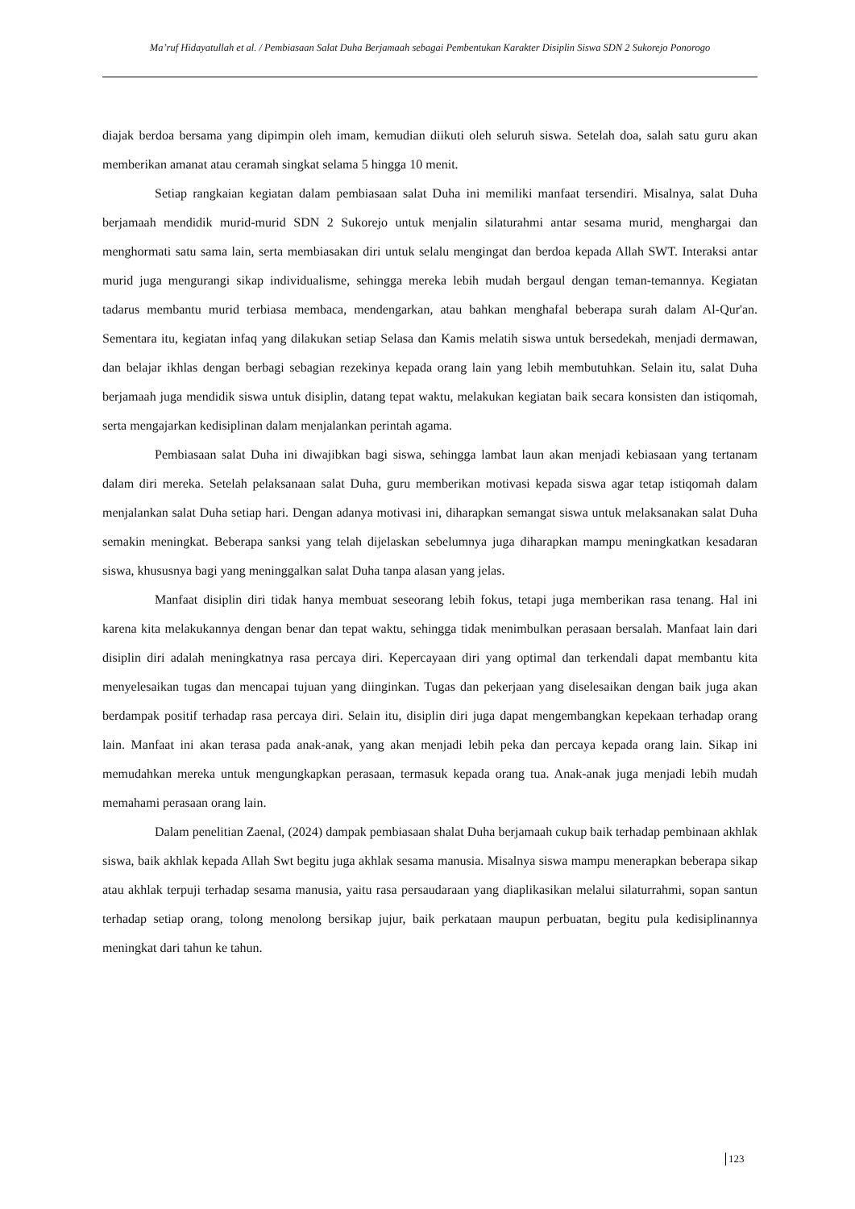Ma’ruf Hidayatullah et al. / Pembiasaan Salat Duha Berjamaah sebagai Pembentukan Karakter Disiplin Siswa SDN 2 Sukorejo Ponorogo
diajak berdoa bersama yang dipimpin oleh imam, kemudian diikuti oleh seluruh siswa. Setelah doa, salah satu guru akan memberikan amanat atau ceramah singkat selama 5 hingga 10 menit.
Setiap rangkaian kegiatan dalam pembiasaan salat Duha ini memiliki manfaat tersendiri. Misalnya, salat Duha berjamaah mendidik murid-murid SDN 2 Sukorejo untuk menjalin silaturahmi antar sesama murid, menghargai dan menghormati satu sama lain, serta membiasakan diri untuk selalu mengingat dan berdoa kepada Allah SWT. Interaksi antar murid juga mengurangi sikap individualisme, sehingga mereka lebih mudah bergaul dengan teman-temannya. Kegiatan tadarus membantu murid terbiasa membaca, mendengarkan, atau bahkan menghafal beberapa surah dalam Al-Qur'an. Sementara itu, kegiatan infaq yang dilakukan setiap Selasa dan Kamis melatih siswa untuk bersedekah, menjadi dermawan, dan belajar ikhlas dengan berbagi sebagian rezekinya kepada orang lain yang lebih membutuhkan. Selain itu, salat Duha berjamaah juga mendidik siswa untuk disiplin, datang tepat waktu, melakukan kegiatan baik secara konsisten dan istiqomah, serta mengajarkan kedisiplinan dalam menjalankan perintah agama.
Pembiasaan salat Duha ini diwajibkan bagi siswa, sehingga lambat laun akan menjadi kebiasaan yang tertanam dalam diri mereka. Setelah pelaksanaan salat Duha, guru memberikan motivasi kepada siswa agar tetap istiqomah dalam menjalankan salat Duha setiap hari. Dengan adanya motivasi ini, diharapkan semangat siswa untuk melaksanakan salat Duha semakin meningkat. Beberapa sanksi yang telah dijelaskan sebelumnya juga diharapkan mampu meningkatkan kesadaran siswa, khususnya bagi yang meninggalkan salat Duha tanpa alasan yang jelas.
Manfaat disiplin diri tidak hanya membuat seseorang lebih fokus, tetapi juga memberikan rasa tenang. Hal ini karena kita melakukannya dengan benar dan tepat waktu, sehingga tidak menimbulkan perasaan bersalah. Manfaat lain dari disiplin diri adalah meningkatnya rasa percaya diri. Kepercayaan diri yang optimal dan terkendali dapat membantu kita menyelesaikan tugas dan mencapai tujuan yang diinginkan. Tugas dan pekerjaan yang diselesaikan dengan baik juga akan berdampak positif terhadap rasa percaya diri. Selain itu, disiplin diri juga dapat mengembangkan kepekaan terhadap orang lain. Manfaat ini akan terasa pada anak-anak, yang akan menjadi lebih peka dan percaya kepada orang lain. Sikap ini memudahkan mereka untuk mengungkapkan perasaan, termasuk kepada orang tua. Anak-anak juga menjadi lebih mudah memahami perasaan orang lain.
Dalam penelitian Zaenal, (2024) dampak pembiasaan shalat Duha berjamaah cukup baik terhadap pembinaan akhlak siswa, baik akhlak kepada Allah Swt begitu juga akhlak sesama manusia. Misalnya siswa mampu menerapkan beberapa sikap atau akhlak terpuji terhadap sesama manusia, yaitu rasa persaudaraan yang diaplikasikan melalui silaturrahmi, sopan santun terhadap setiap orang, tolong menolong bersikap jujur, baik perkataan maupun perbuatan, begitu pula kedisiplinannya meningkat dari tahun ke tahun.
123